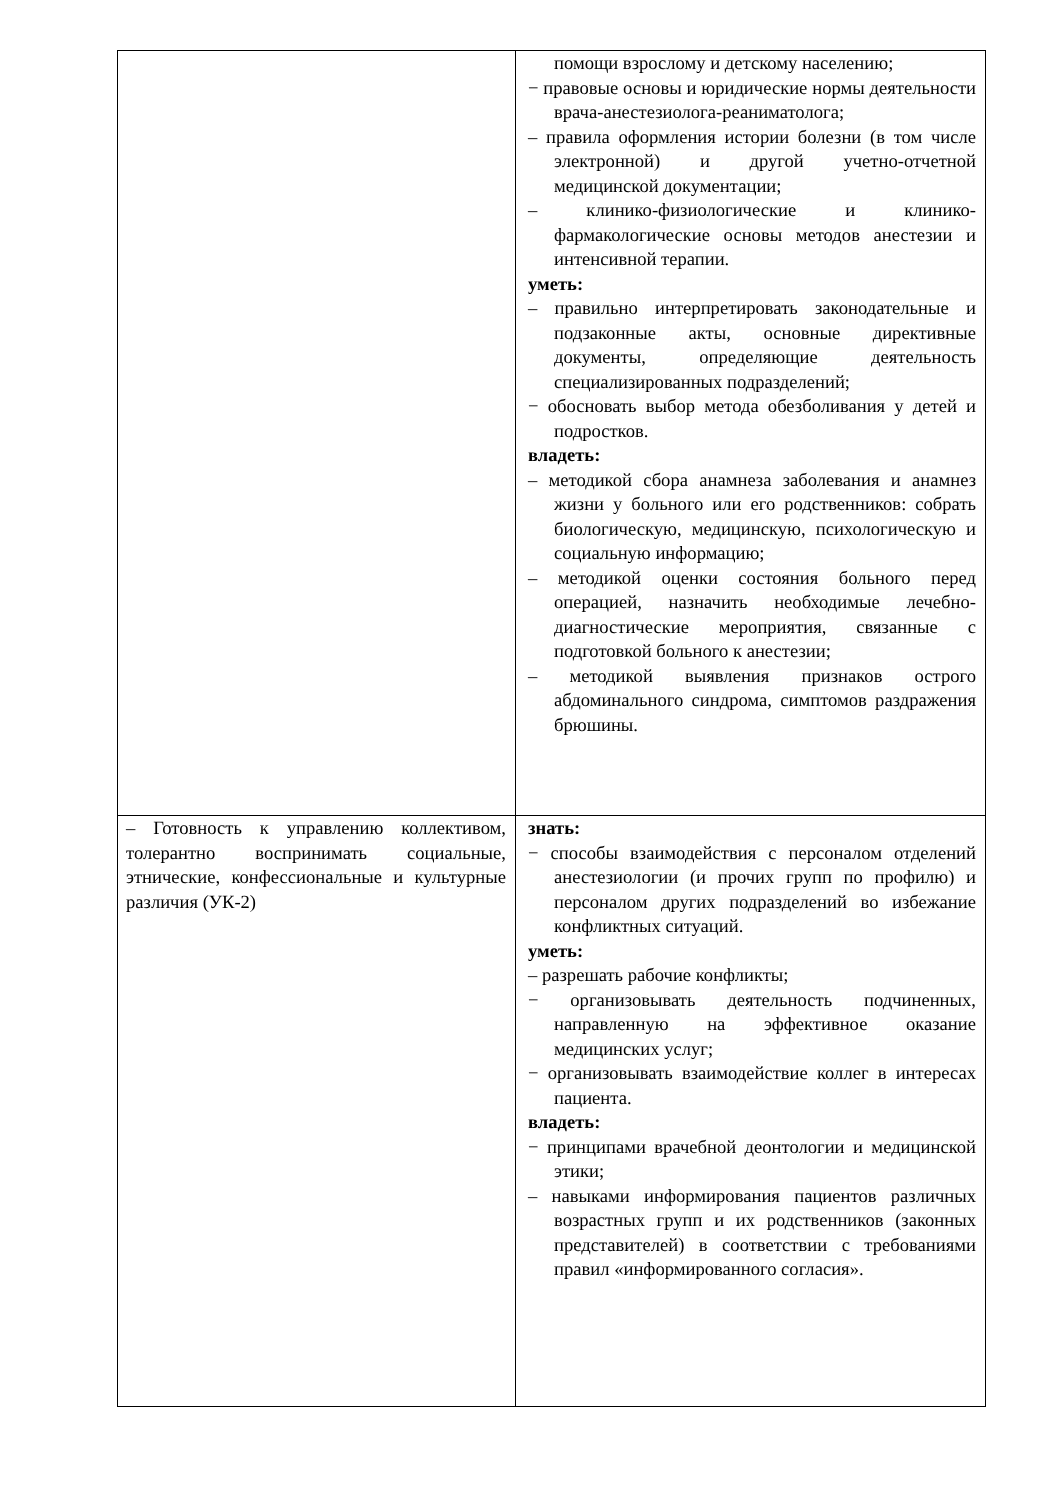| | помощи взрослому и детскому населению; − правовые основы и юридические нормы деятельности врача-анестезиолога-реаниматолога; – правила оформления истории болезни (в том числе электронной) и другой учетно-отчетной медицинской документации; – клинико-физиологические и клинико-фармакологические основы методов анестезии и интенсивной терапии. уметь: – правильно интерпретировать законодательные и подзаконные акты, основные директивные документы, определяющие деятельность специализированных подразделений; − обосновать выбор метода обезболивания у детей и подростков. владеть: – методикой сбора анамнеза заболевания и анамнез жизни у больного или его родственников: собрать биологическую, медицинскую, психологическую и социальную информацию; – методикой оценки состояния больного перед операцией, назначить необходимые лечебно-диагностические мероприятия, связанные с подготовкой больного к анестезии; – методикой выявления признаков острого абдоминального синдрома, симптомов раздражения брюшины. |
| – Готовность к управлению коллективом, толерантно воспринимать социальные, этнические, конфессиональные и культурные различия (УК-2) | знать: − способы взаимодействия с персоналом отделений анестезиологии (и прочих групп по профилю) и персоналом других подразделений во избежание конфликтных ситуаций. уметь: – разрешать рабочие конфликты; − организовывать деятельность подчиненных, направленную на эффективное оказание медицинских услуг; − организовывать взаимодействие коллег в интересах пациента. владеть: − принципами врачебной деонтологии и медицинской этики; – навыками информирования пациентов различных возрастных групп и их родственников (законных представителей) в соответствии с требованиями правил «информированного согласия». |